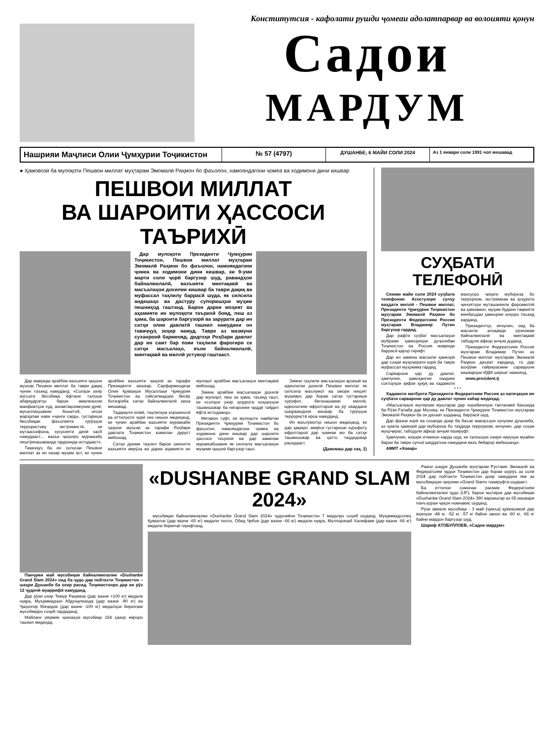Конститутсия - кафолати рушди ҷомеаи адолатпарвар ва волоияти қонун
Садои
МАРДУМ
Нашрияи Маҷлиси Олии Ҷумҳурии Тоҷикистон
№ 57 (4797)
ДУШАНБЕ, 6 МАЙИ СОЛИ 2024 Аз 1 январи соли 1991 чоп мешавад
● Ҳамовозӣ ба мулоқоти Пешвои миллат муҳтарам Эмомалӣ Раҳмон бо фаъолон, намояндагони ҷомеа ва ходимони дини кишвар
ПЕШВОИ МИЛЛАТ
ВА ШАРОИТИ ҲАССОСИ ТАЪРИХӢ
Дар мулоқоти Президенти Ҷумҳурии Тоҷикистон, Пешвои миллат муҳтарам Эмомалӣ Раҳмон бо фаъолон, намояндагони ҷомеа ва ходимони дини кишвар, ки 9-уми марти соли ҷорӣ баргузор шуд, равандҳои байналмилалӣ, вазъияти минтақавӣ ва масъалаҳои дохилии кишвар ба таври дақиқ ва муфассал таҳлилу баррасӣ шуда, як силсила андешаҳо ва дастуру супоришҳои муҳим пешниҳод гаштанд. Барои дарки моҳият ва аҳамияти ин мулоқоти таърихӣ бояд, пеш аз ҳама, ба шароити баргузорӣ ва зарурати дар ин сатҳи олии давлатӣ ташкил намудани он таваҷҷуҳ зоҳир намуд. Тавре аз мазмуни суханронӣ бармеояд, дидгоҳи Роҳбари давлат дар ин самт бар пояи таҳлили фарогири се сатҳи масъалаҳо, яъне байналмилалӣ, минтақавӣ ва миллӣ устувор гаштааст.
Дар мавриди арзёбии вазъияти ҷаҳони муосир Пешвои миллат ба таври дақиқ чунин таъкид намуданд: «Солҳои охир вусъати бесобиқа ёфтани талоши абарқудратҳо барои амализосии манфиатҳои худ, азнавтақсимкунии дунё, мусаллаҳшавии бошитоб, оғози марҳалаи нави «ҷанги сард», густариши бесобиқаи фаъолияти гурӯҳҳои террористиву экстремистӣ, ки мутаассифона, хусусияти динӣ касб намудааст… вазъи ҷаҳонро мураккабу пешгӯинашаванда гардонида истодааст».
Таваҷҷуҳ ба ин хулосаи Пешвои миллат аз ин назар муҳим аст, ки чунин арзёбии вазъияти ҷаҳонӣ аз тарафи Президенти кишвар, Сарфармондеҳи Олии Қувваҳои Мусаллаҳи Ҷумҳурии Тоҷикистон ва сиёсатмадори бисёр ботаҷриба сатҳи байналмилалӣ ироа мешавад.
Тадқиқоти илмӣ, таҳлилҳои коршиносӣ ва иттилооти ҷорӣ низ нишон медиҳанд, ки чунин арзёбии вазъияти мураккаби ҷаҳони муосир аз тарафи Роҳбари давлати Тоҷикистон комилан дуруст мебошад.
Сатҳи дуюми таҳлил барои шинохти вазъияти имрӯза ва дарки аҳамияти ин мулоқот арзёбии масъалаҳои минтақавӣ мебошад.
Зимни арзёбии масъалаҳои дохилӣ дар мулоқот, пеш аз ҳама, таъкид гашт, ки «солҳои охир зуҳуроти ноҳороҳои ташвишовар ба нигаронии ҷиддӣ табдил ёфта истодаанд».
Метавон гуфт, ки мулоқоти навбатии Президенти Ҷумҳурии Тоҷикистон бо фаъолон, намояндагони ҷомеа ва ходимони дини кишвар дар шароити ҳассоси таърихӣ ва дар заминаи мураккабшавии як силсила масъалаҳои муҳими ҷаҳонӣ баргузор гашт.
Зимни таҳлили масъалаҳои арзишӣ ва идеологии дохилӣ Пешвои миллат як силсила маълумот ва омори ниҳоят муҳимро дар бораи сатҳи густариши хурофот, бегонашавии миллӣ, идеологияи ифротгароӣ ва рӯ овардани шаҳрвандони кишвар ба гурӯҳҳои террористӣ ироа намуданд.
Ин маълумотҳо нишон медиҳанд, ки дар ҳақиқат, миқёси густариши хурофоту ифротгароӣ дар ҷомеаи мо ба сатҳи ташвишовар ва ҳатто таҳдидовар расидааст.
(Давомаш дар саҳ. 2)
СУҲБАТИ ТЕЛЕФОНӢ
Сеюми майи соли 2024 суҳбати телефонии Асосгузори сулҳу ваҳдати миллӣ - Пешвои миллат, Президенти Ҷумҳурии Тоҷикистон муҳтарам Эмомалӣ Раҳмон бо Президенти Федератсияи Россия муҳтарам Владимир Путин баргузор гардид.
Дар рафти суҳбат масъалаҳои мубрами ҳамкориҳои дуҷонибаи Тоҷикистон ва Россия мавриди баррасӣ қарор гирифт.
Дар ин замина масоили ҳамкорӣ дар соҳаи муҳоҷирати корӣ ба таври муфассал муҳокима гардид.
Сарварони ҳар ду давлат, ҳамчунин, ҳамоҳангии наздики сохторҳои ҳифзи ҳуқуқ ва хадамоти махсусро ҷиҳати мубориза бо терроризм, экстремизм ва зуҳуроти ҷиноятҳои муташаккили фаромиллӣ ва ҳамзамон, муҳим будани тақвияти минбаъдаи ҳамкории онҳоро таъкид карданд.
Президентҳо, инчунин, оид ба масоили алоқаиди рӯзномаи байналмилалӣ ва минтақавӣ табодули афкор анҷом доданд.
Президенти Федератсияи Россия муҳтарам Владимир Путин аз Пешвои миллат муҳтарам Эмомалӣ Раҳмон даъват карданд, то дар вохӯрии ғайрирасмии сарварони кишварҳои ИДМ ширкат намоянд.
www.prezident.tj
* * *
Хадамоти матбуоти Президенти Федератсияи Россия аз натиҷаҳои ин суҳбати сарварони ҳар ду давлат чунин хабар медиҳад:
«Масъалаҳои иштироки муштарак дар чорабиниҳои тантанавӣ бахшида ба Рӯзи Ғалаба дар Москва, ки Президенти Ҷумҳурии Тоҷикистон муҳтарам Эмомалӣ Раҳмон ба он даъват шудаанд, баррасӣ шуд.
Дар фазои корӣ ва созанда доир ба баъзе мавзуъҳои кунунии дуҷониба, аз ҷумла ҳамкорӣ дар мубориза бо таҳдиди терроризм, инчунин, дар соҳаи муҳоҷират, табодули афкор анҷом пазируфт.
Ҳамчунин, изҳори итминон карда шуд, ки талошҳои охири неруҳои муайян барои ба таври сунъӣ шиддатнок намудани вазъ бебарор мебошанд».
АМИТ «Ховар»
Панҷуми май мусобиқаи байналмилалии «Dushanbe Grand Slam 2024» оид ба ҷудо дар пойтахти Тоҷикистон – шаҳри Душанбе ба охир расид. Тоҷикистонро дар ин рӯз 12 ҷудочӣ муаррифӣ намуданд.
Дар рӯзи охир Темур Раҳимов (дар вазни +100 кг) медали нуқра, Муҳаммадҷон Абдуҷализода (дар вазни -90 кг) ва Ҷаҳонгир Маҷидов (дар вазни -100 кг) медалҳои биринҷии мусобиқаро соҳиб гардиданд.
Маблағи умумии ҷоизаҳои мусобиқа 154 ҳазор евроро ташкил медиҳад.
«DUSHANBE GRAND SLAM 2024»
мусобиқаи байналмилалии «Dushanbe Grand Slam 2024» ҷудочиёни Тоҷикистон 7 медалро соҳиб шуданд. Муҳаммадсолеҳ Қувватов (дар вазни -60 кг) медали тилло, Обид Ҷебов (дар вазни -66 кг) медали нуқра, Муллораҷаб Халифаев (дар вазни -66 кг) медали биринҷӣ гирифтанд.
Раиси шаҳри Душанбе муҳтарам Рустами Эмомалӣ ва Федератсияи ҷудои Тоҷикистон дар бораи шурӯъ аз соли 2024 дар пойтахти Тоҷикистон доир намудани яке аз мусобиқаҳои ҷаҳонии «Grand Slam» пазируфта шудааст.
Ба иттилои сомонаи расмии Федератсияи байналмилалии ҷудо (IJF), барои иштирок дар мусобиқаи «Dushanbe Grand Slam 2024» 390 варзишгар аз 65 кишвари панҷ қораи ҷаҳон номнавис шуданд.
Рӯзи аввали мусобиқа - 3 май (ҷумъа) қувваозмоӣ дар вазнҳои -48 кг, -52 кг, -57 кг байни занон ва -60 кг, -66 кг байни мардон баргузор шуд.
Шариф АТОБУЛЛОЕВ, «Садои мардум»